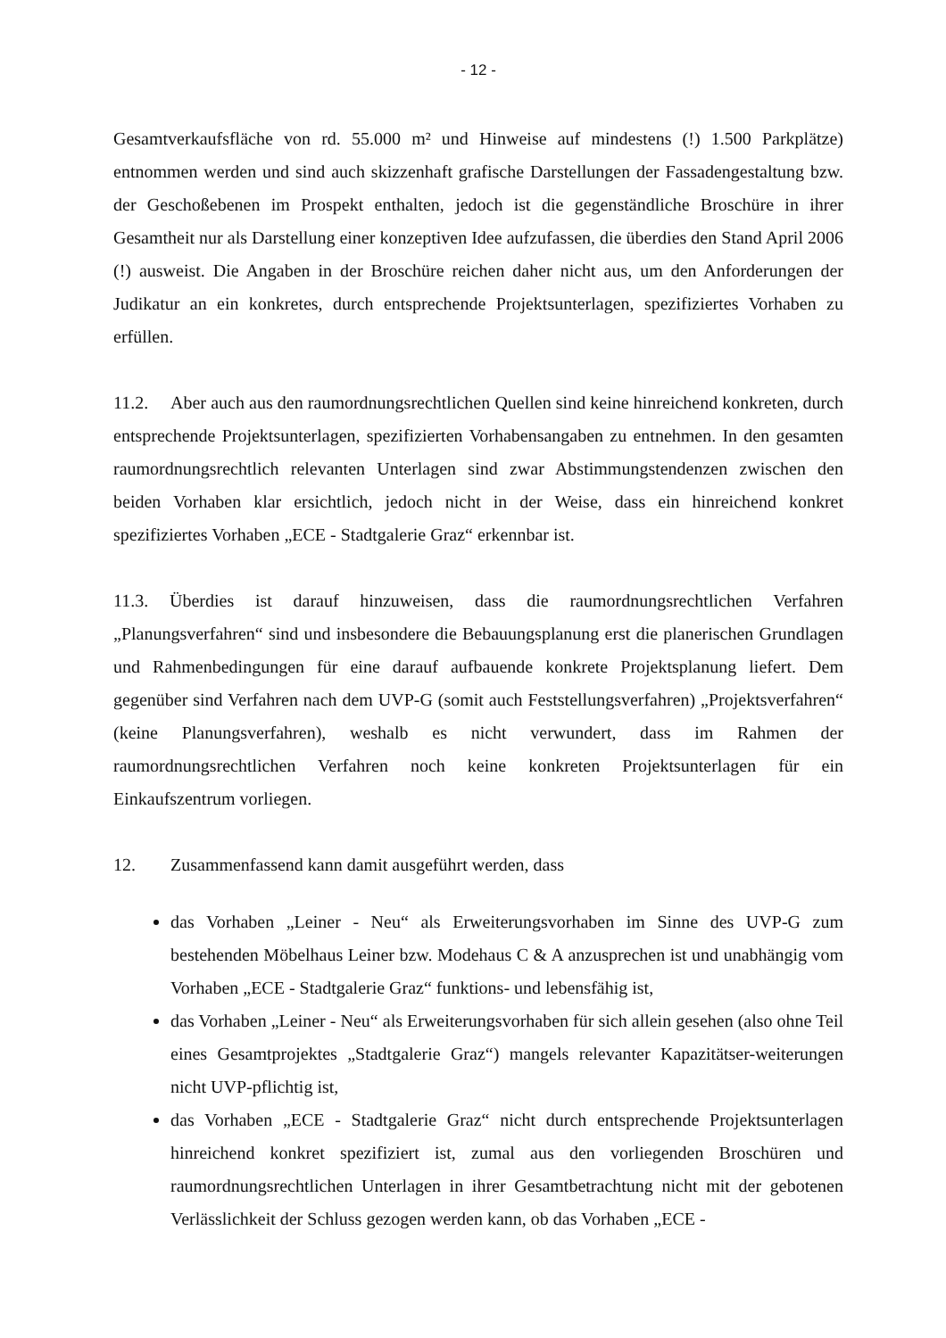- 12 -
Gesamtverkaufsfläche von rd. 55.000 m² und Hinweise auf mindestens (!) 1.500 Parkplätze) entnommen werden und sind auch skizzenhaft grafische Darstellungen der Fassadengestaltung bzw. der Geschoßebenen im Prospekt enthalten, jedoch ist die gegenständliche Broschüre in ihrer Gesamtheit nur als Darstellung einer konzeptiven Idee aufzufassen, die überdies den Stand April 2006 (!) ausweist. Die Angaben in der Broschüre reichen daher nicht aus, um den Anforderungen der Judikatur an ein konkretes, durch entsprechende Projektsunterlagen, spezifiziertes Vorhaben zu erfüllen.
11.2. Aber auch aus den raumordnungsrechtlichen Quellen sind keine hinreichend konkreten, durch entsprechende Projektsunterlagen, spezifizierten Vorhabensangaben zu entnehmen. In den gesamten raumordnungsrechtlich relevanten Unterlagen sind zwar Abstimmungstendenzen zwischen den beiden Vorhaben klar ersichtlich, jedoch nicht in der Weise, dass ein hinreichend konkret spezifiziertes Vorhaben „ECE - Stadtgalerie Graz“ erkennbar ist.
11.3. Überdies ist darauf hinzuweisen, dass die raumordnungsrechtlichen Verfahren „Planungsverfahren“ sind und insbesondere die Bebauungsplanung erst die planerischen Grundlagen und Rahmenbedingungen für eine darauf aufbauende konkrete Projektsplanung liefert. Dem gegenüber sind Verfahren nach dem UVP-G (somit auch Feststellungsverfahren) „Projektsverfahren“ (keine Planungsverfahren), weshalb es nicht verwundert, dass im Rahmen der raumordnungsrechtlichen Verfahren noch keine konkreten Projektsunterlagen für ein Einkaufszentrum vorliegen.
12. Zusammenfassend kann damit ausgeführt werden, dass
das Vorhaben „Leiner - Neu“ als Erweiterungsvorhaben im Sinne des UVP-G zum bestehenden Möbelhaus Leiner bzw. Modehaus C & A anzusprechen ist und unabhängig vom Vorhaben „ECE - Stadtgalerie Graz“ funktions- und lebensfähig ist,
das Vorhaben „Leiner - Neu“ als Erweiterungsvorhaben für sich allein gesehen (also ohne Teil eines Gesamtprojektes „Stadtgalerie Graz“) mangels relevanter Kapazitätser-weiterungen nicht UVP-pflichtig ist,
das Vorhaben „ECE - Stadtgalerie Graz“ nicht durch entsprechende Projektsunterlagen hinreichend konkret spezifiziert ist, zumal aus den vorliegenden Broschüren und raumordnungsrechtlichen Unterlagen in ihrer Gesamtbetrachtung nicht mit der gebotenen Verlässlichkeit der Schluss gezogen werden kann, ob das Vorhaben „ECE -